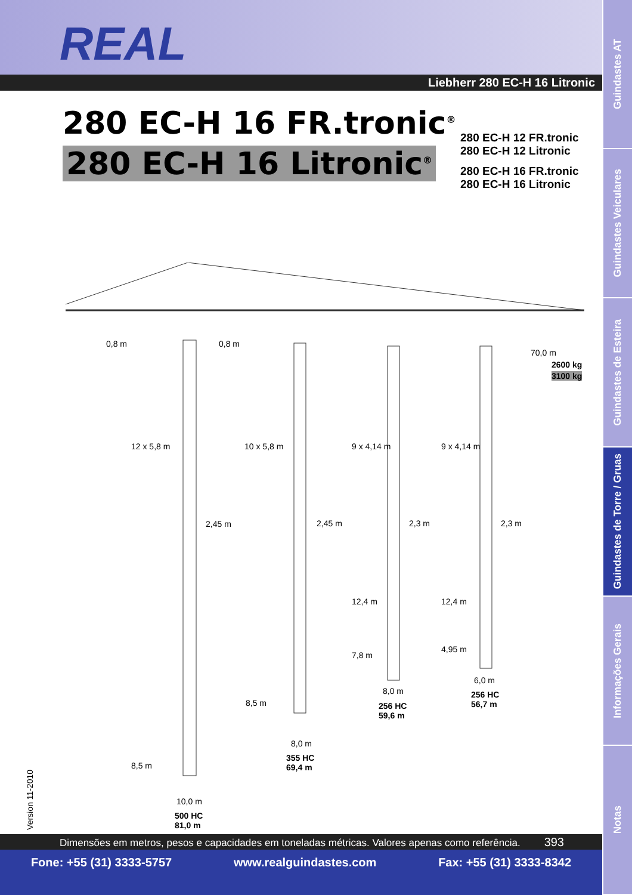REAL
Liebherr 280 EC-H 16 Litronic
280 EC-H 16 FR.tronic<sup>®</sup>
280 EC-H 16 Litronic<sup>®</sup>
280 EC-H 12 FR.tronic
280 EC-H 12 Litronic
280 EC-H 16 FR.tronic
280 EC-H 16 Litronic
0,8 m 0,8 m
70,0 m
2600 kg
3100 kg
12 x 5,8 m 10 x 5,8 m 9 x 4,14 m 9 x 4,14 m
2,45 m 2,45 m 2,3 m 2,3 m
12,4 m 12,4 m
7,8 m
4,95 m
6,0 m
256 HC
56,7 m
8,0 m
256 HC
59,6 m
8,5 m
8,0 m
355 HC
69,4 m
8,5 m
10,0 m
500 HC
81,0 m
Version 11-2010
Dimensões em metros, pesos e capacidades em toneladas métricas. Valores apenas como referência. 393
Fone: +55 (31) 3333-5757 www.realguindastes.com Fax: +55 (31) 3333-8342
Guindastes AT
Guindastes Veiculares
Guindastes de Esteira
Guindastes de Torre / Gruas
Informações Gerais
Notas